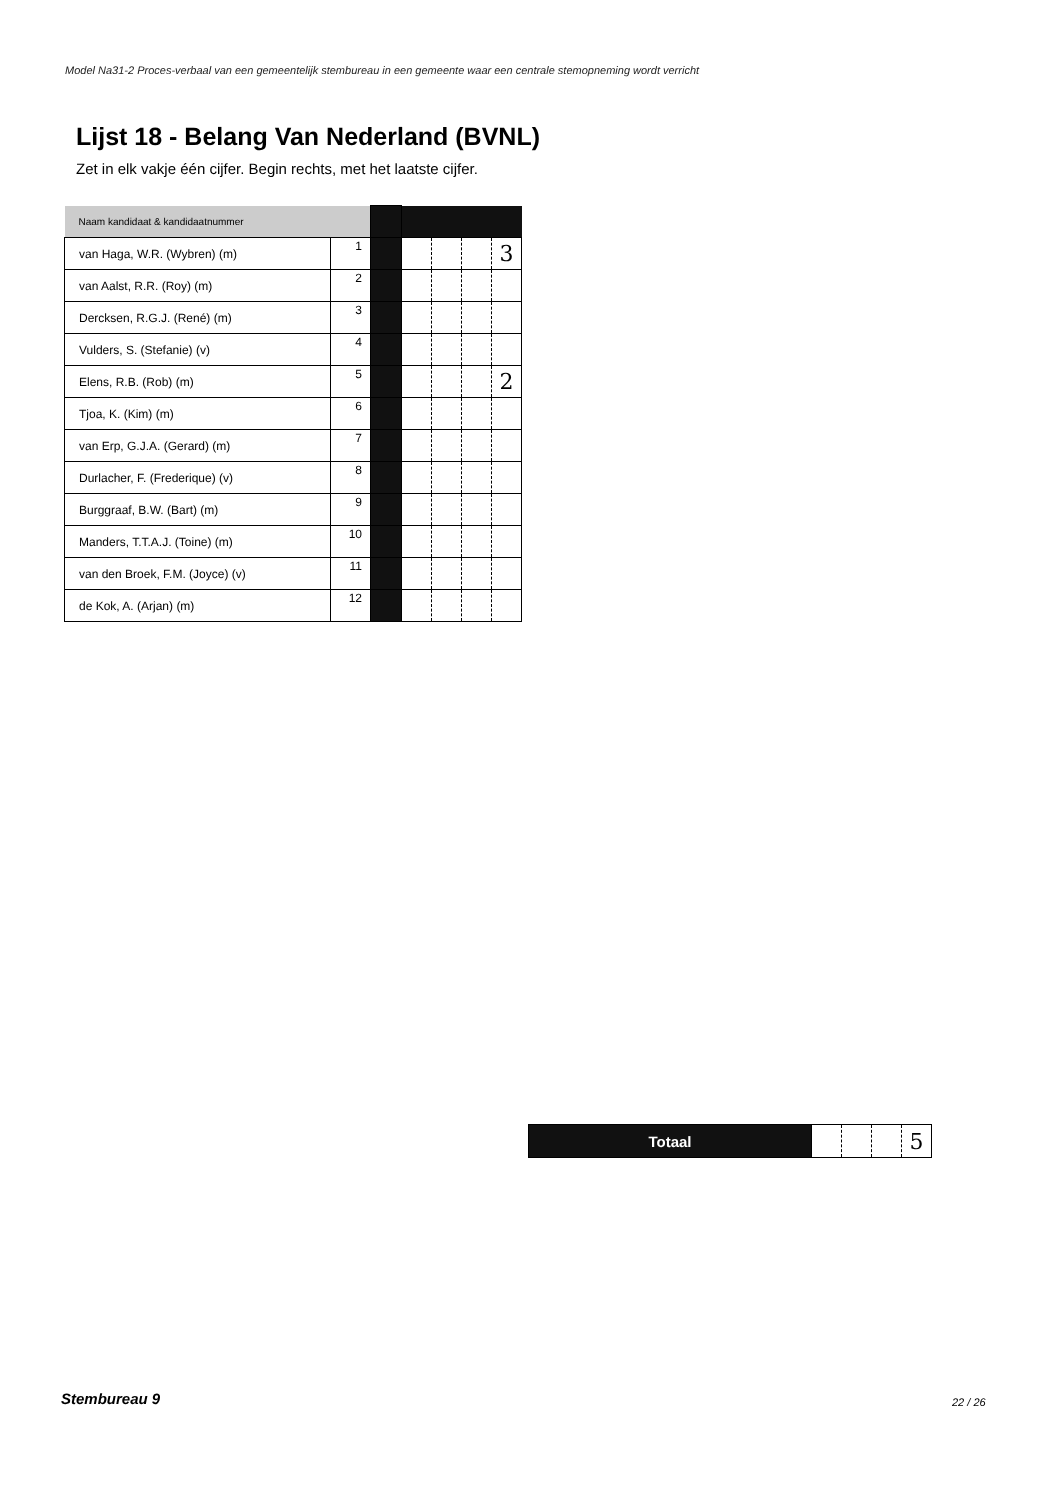Model Na31-2 Proces-verbaal van een gemeentelijk stembureau in een gemeente waar een centrale stemopneming wordt verricht
Lijst 18 - Belang Van Nederland (BVNL)
Zet in elk vakje één cijfer. Begin rechts, met het laatste cijfer.
| Naam kandidaat & kandidaatnummer | | | | | | |
| van Haga, W.R. (Wybren) (m) | 1 | | | | | 3 |
| van Aalst, R.R. (Roy) (m) | 2 | | | | | |
| Dercksen, R.G.J. (René) (m) | 3 | | | | | |
| Vulders, S. (Stefanie) (v) | 4 | | | | | |
| Elens, R.B. (Rob) (m) | 5 | | | | | 2 |
| Tjoa, K. (Kim) (m) | 6 | | | | | |
| van Erp, G.J.A. (Gerard) (m) | 7 | | | | | |
| Durlacher, F. (Frederique) (v) | 8 | | | | | |
| Burggraaf, B.W. (Bart) (m) | 9 | | | | | |
| Manders, T.T.A.J. (Toine) (m) | 10 | | | | | |
| van den Broek, F.M. (Joyce) (v) | 11 | | | | | |
| de Kok, A. (Arjan) (m) | 12 | | | | | |
| Totaal | | | | 5 |
Stembureau 9 22 / 26